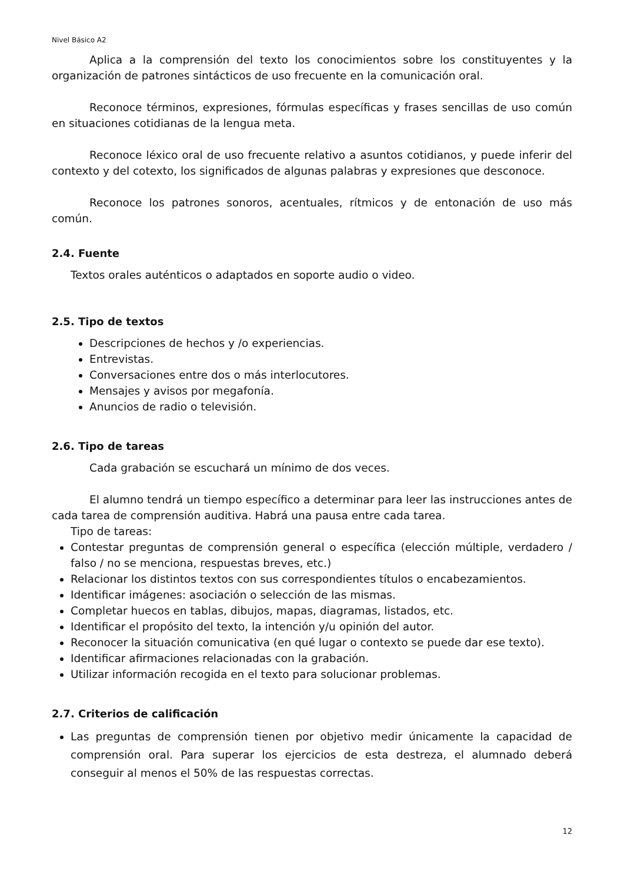Nivel Básico A2
Aplica a la comprensión del texto los conocimientos sobre los constituyentes y la organización de patrones sintácticos de uso frecuente en la comunicación oral.
Reconoce términos, expresiones, fórmulas específicas y frases sencillas de uso común en situaciones cotidianas de la lengua meta.
Reconoce léxico oral de uso frecuente relativo a asuntos cotidianos, y puede inferir del contexto y del cotexto, los significados de algunas palabras y expresiones que desconoce.
Reconoce los patrones sonoros, acentuales, rítmicos y de entonación de uso más común.
2.4. Fuente
Textos orales auténticos o adaptados en soporte audio o video.
2.5. Tipo de textos
Descripciones de hechos y /o experiencias.
Entrevistas.
Conversaciones entre dos o más interlocutores.
Mensajes y avisos por megafonía.
Anuncios de radio o televisión.
2.6. Tipo de tareas
Cada grabación se escuchará un mínimo de dos veces.
El alumno tendrá un tiempo específico a determinar para leer las instrucciones antes de cada tarea de comprensión auditiva. Habrá una pausa entre cada tarea.
Tipo de tareas:
Contestar preguntas de comprensión general o específica (elección múltiple, verdadero / falso / no se menciona, respuestas breves, etc.)
Relacionar los distintos textos con sus correspondientes títulos o encabezamientos.
Identificar imágenes: asociación o selección de las mismas.
Completar huecos en tablas, dibujos, mapas, diagramas, listados, etc.
Identificar el propósito del texto, la intención y/u opinión del autor.
Reconocer la situación comunicativa (en qué lugar o contexto se puede dar ese texto).
Identificar afirmaciones relacionadas con la grabación.
Utilizar información recogida en el texto para solucionar problemas.
2.7. Criterios de calificación
Las preguntas de comprensión tienen por objetivo medir únicamente la capacidad de comprensión oral. Para superar los ejercicios de esta destreza, el alumnado deberá conseguir al menos el 50% de las respuestas correctas.
12